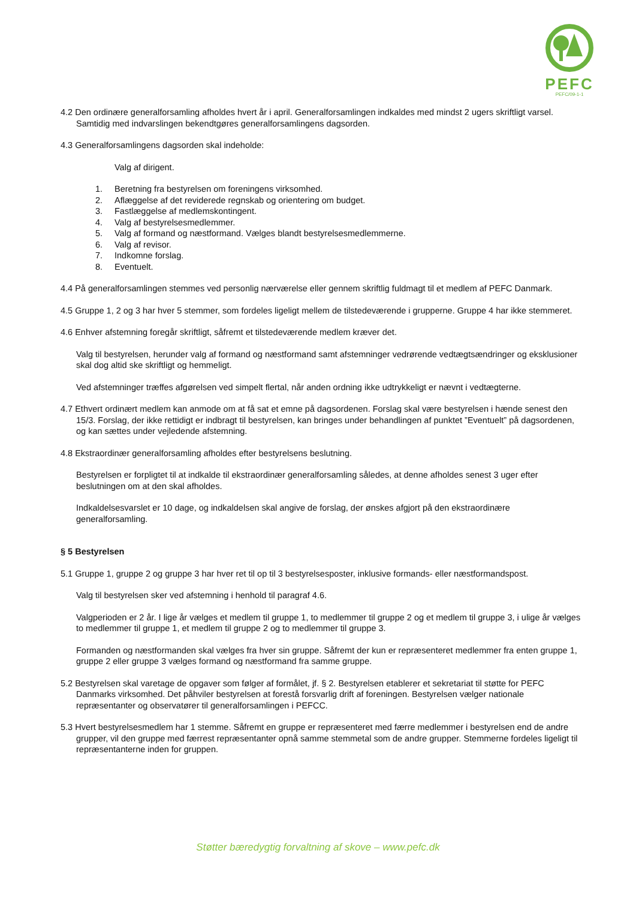PEFC
PEFC/09-1-1
4.2 Den ordinære generalforsamling afholdes hvert år i april. Generalforsamlingen indkaldes med mindst 2 ugers skriftligt varsel. Samtidig med indvarslingen bekendtgøres generalforsamlingens dagsorden.
4.3 Generalforsamlingens dagsorden skal indeholde:
Valg af dirigent.
1. Beretning fra bestyrelsen om foreningens virksomhed.
2. Aflæggelse af det reviderede regnskab og orientering om budget.
3. Fastlæggelse af medlemskontingent.
4. Valg af bestyrelsesmedlemmer.
5. Valg af formand og næstformand. Vælges blandt bestyrelsesmedlemmerne.
6. Valg af revisor.
7. Indkomne forslag.
8. Eventuelt.
4.4 På generalforsamlingen stemmes ved personlig nærværelse eller gennem skriftlig fuldmagt til et medlem af PEFC Danmark.
4.5 Gruppe 1, 2 og 3 har hver 5 stemmer, som fordeles ligeligt mellem de tilstedeværende i grupperne. Gruppe 4 har ikke stemmeret.
4.6 Enhver afstemning foregår skriftligt, såfremt et tilstedeværende medlem kræver det.
Valg til bestyrelsen, herunder valg af formand og næstformand samt afstemninger vedrørende vedtægtsændringer og eksklusioner skal dog altid ske skriftligt og hemmeligt.
Ved afstemninger træffes afgørelsen ved simpelt flertal, når anden ordning ikke udtrykkeligt er nævnt i vedtægterne.
4.7 Ethvert ordinært medlem kan anmode om at få sat et emne på dagsordenen. Forslag skal være bestyrelsen i hænde senest den 15/3. Forslag, der ikke rettidigt er indbragt til bestyrelsen, kan bringes under behandlingen af punktet ”Eventuelt” på dagsordenen, og kan sættes under vejledende afstemning.
4.8 Ekstraordinær generalforsamling afholdes efter bestyrelsens beslutning.
Bestyrelsen er forpligtet til at indkalde til ekstraordinær generalforsamling således, at denne afholdes senest 3 uger efter beslutningen om at den skal afholdes.
Indkaldelsesvarslet er 10 dage, og indkaldelsen skal angive de forslag, der ønskes afgjort på den ekstraordinære generalforsamling.
§ 5 Bestyrelsen
5.1 Gruppe 1, gruppe 2 og gruppe 3 har hver ret til op til 3 bestyrelsesposter, inklusive formands- eller næstformandspost.
Valg til bestyrelsen sker ved afstemning i henhold til paragraf 4.6.
Valgperioden er 2 år. I lige år vælges et medlem til gruppe 1, to medlemmer til gruppe 2 og et medlem til gruppe 3, i ulige år vælges to medlemmer til gruppe 1, et medlem til gruppe 2 og to medlemmer til gruppe 3.
Formanden og næstformanden skal vælges fra hver sin gruppe. Såfremt der kun er repræsenteret medlemmer fra enten gruppe 1, gruppe 2 eller gruppe 3 vælges formand og næstformand fra samme gruppe.
5.2 Bestyrelsen skal varetage de opgaver som følger af formålet, jf. § 2. Bestyrelsen etablerer et sekretariat til støtte for PEFC Danmarks virksomhed. Det påhviler bestyrelsen at forestå forsvarlig drift af foreningen. Bestyrelsen vælger nationale repræsentanter og observatører til generalforsamlingen i PEFCC.
5.3 Hvert bestyrelsesmedlem har 1 stemme. Såfremt en gruppe er repræsenteret med færre medlemmer i bestyrelsen end de andre grupper, vil den gruppe med færrest repræsentanter opnå samme stemmetal som de andre grupper. Stemmerne fordeles ligeligt til repræsentanterne inden for gruppen.
Støtter bæredygtig forvaltning af skove – www.pefc.dk